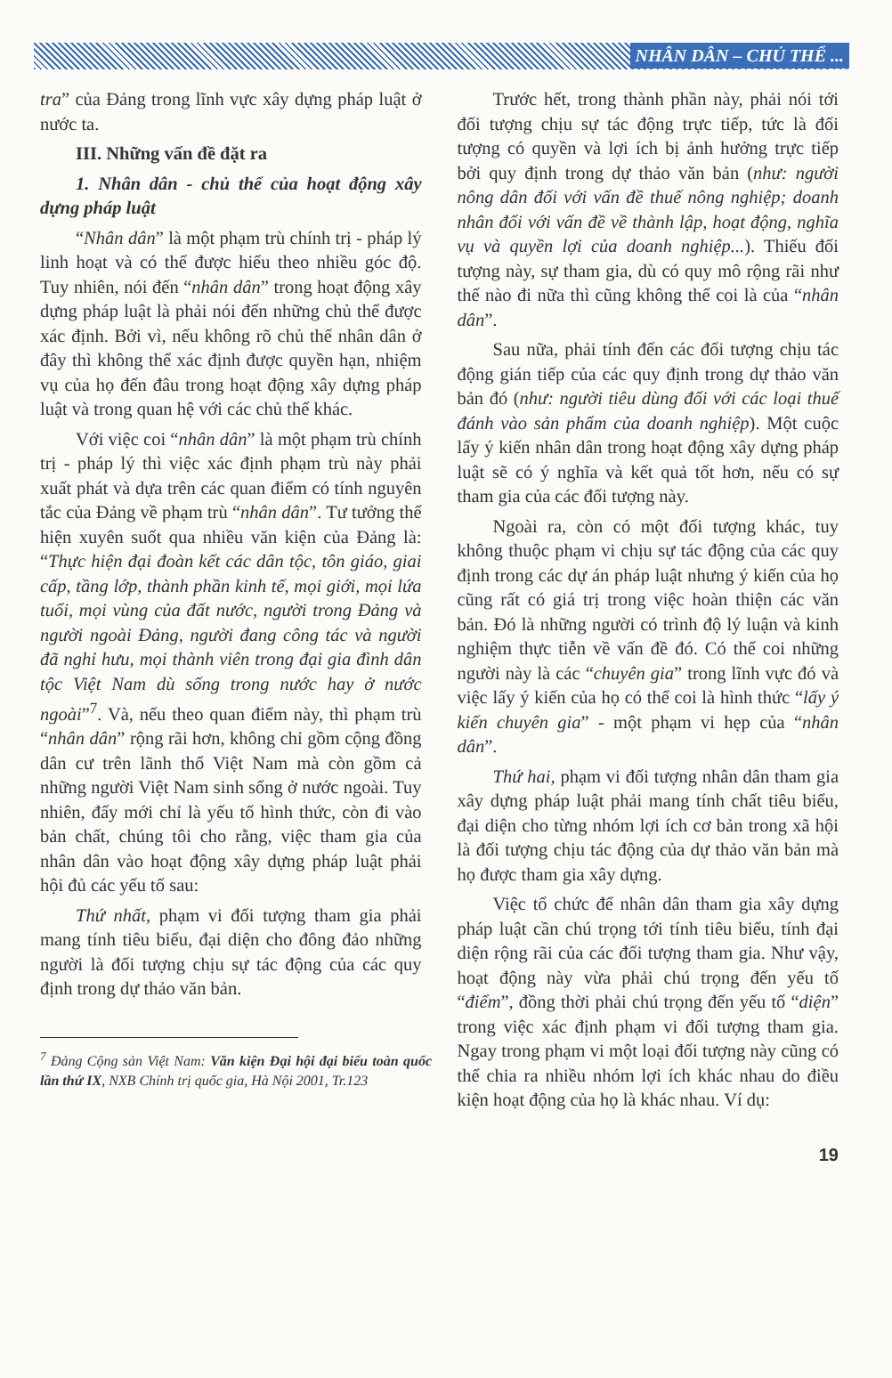NHÂN DÂN – CHỦ THỂ ...
tra” của Đảng trong lĩnh vực xây dựng pháp luật ở nước ta.
III. Những vấn đề đặt ra
1. Nhân dân - chủ thể của hoạt động xây dựng pháp luật
“Nhân dân” là một phạm trù chính trị - pháp lý linh hoạt và có thể được hiểu theo nhiều góc độ. Tuy nhiên, nói đến “nhân dân” trong hoạt động xây dựng pháp luật là phải nói đến những chủ thể được xác định. Bởi vì, nếu không rõ chủ thể nhân dân ở đây thì không thể xác định được quyền hạn, nhiệm vụ của họ đến đâu trong hoạt động xây dựng pháp luật và trong quan hệ với các chủ thể khác.
Với việc coi “nhân dân” là một phạm trù chính trị - pháp lý thì việc xác định phạm trù này phải xuất phát và dựa trên các quan điểm có tính nguyên tắc của Đảng về phạm trù “nhân dân”. Tư tưởng thể hiện xuyên suốt qua nhiều văn kiện của Đảng là: “Thực hiện đại đoàn kết các dân tộc, tôn giáo, giai cấp, tầng lớp, thành phần kinh tế, mọi giới, mọi lứa tuổi, mọi vùng của đất nước, người trong Đảng và người ngoài Đảng, người đang công tác và người đã nghỉ hưu, mọi thành viên trong đại gia đình dân tộc Việt Nam dù sống trong nước hay ở nước ngoài”<sup>7</sup>. Và, nếu theo quan điểm này, thì phạm trù “nhân dân” rộng rãi hơn, không chỉ gồm cộng đồng dân cư trên lãnh thổ Việt Nam mà còn gồm cả những người Việt Nam sinh sống ở nước ngoài. Tuy nhiên, đấy mới chỉ là yếu tố hình thức, còn đi vào bản chất, chúng tôi cho rằng, việc tham gia của nhân dân vào hoạt động xây dựng pháp luật phải hội đủ các yếu tố sau:
Thứ nhất, phạm vi đối tượng tham gia phải mang tính tiêu biểu, đại diện cho đông đảo những người là đối tượng chịu sự tác động của các quy định trong dự thảo văn bản.
<sup>7</sup> Đảng Cộng sản Việt Nam: Văn kiện Đại hội đại biểu toàn quốc lần thứ IX, NXB Chính trị quốc gia, Hà Nội 2001, Tr.123
Trước hết, trong thành phần này, phải nói tới đối tượng chịu sự tác động trực tiếp, tức là đối tượng có quyền và lợi ích bị ảnh hưởng trực tiếp bởi quy định trong dự thảo văn bản (như: người nông dân đối với vấn đề thuế nông nghiệp; doanh nhân đối với vấn đề về thành lập, hoạt động, nghĩa vụ và quyền lợi của doanh nghiệp...). Thiếu đối tượng này, sự tham gia, dù có quy mô rộng rãi như thế nào đi nữa thì cũng không thể coi là của “nhân dân”.
Sau nữa, phải tính đến các đối tượng chịu tác động gián tiếp của các quy định trong dự thảo văn bản đó (như: người tiêu dùng đối với các loại thuế đánh vào sản phẩm của doanh nghiệp). Một cuộc lấy ý kiến nhân dân trong hoạt động xây dựng pháp luật sẽ có ý nghĩa và kết quả tốt hơn, nếu có sự tham gia của các đối tượng này.
Ngoài ra, còn có một đối tượng khác, tuy không thuộc phạm vi chịu sự tác động của các quy định trong các dự án pháp luật nhưng ý kiến của họ cũng rất có giá trị trong việc hoàn thiện các văn bản. Đó là những người có trình độ lý luận và kinh nghiệm thực tiễn về vấn đề đó. Có thể coi những người này là các “chuyên gia” trong lĩnh vực đó và việc lấy ý kiến của họ có thể coi là hình thức “lấy ý kiến chuyên gia” - một phạm vi hẹp của “nhân dân”.
Thứ hai, phạm vi đối tượng nhân dân tham gia xây dựng pháp luật phải mang tính chất tiêu biểu, đại diện cho từng nhóm lợi ích cơ bản trong xã hội là đối tượng chịu tác động của dự thảo văn bản mà họ được tham gia xây dựng.
Việc tổ chức để nhân dân tham gia xây dựng pháp luật cần chú trọng tới tính tiêu biểu, tính đại diện rộng rãi của các đối tượng tham gia. Như vậy, hoạt động này vừa phải chú trọng đến yếu tố “điểm”, đồng thời phải chú trọng đến yếu tố “diện” trong việc xác định phạm vi đối tượng tham gia. Ngay trong phạm vi một loại đối tượng này cũng có thể chia ra nhiều nhóm lợi ích khác nhau do điều kiện hoạt động của họ là khác nhau. Ví dụ:
19